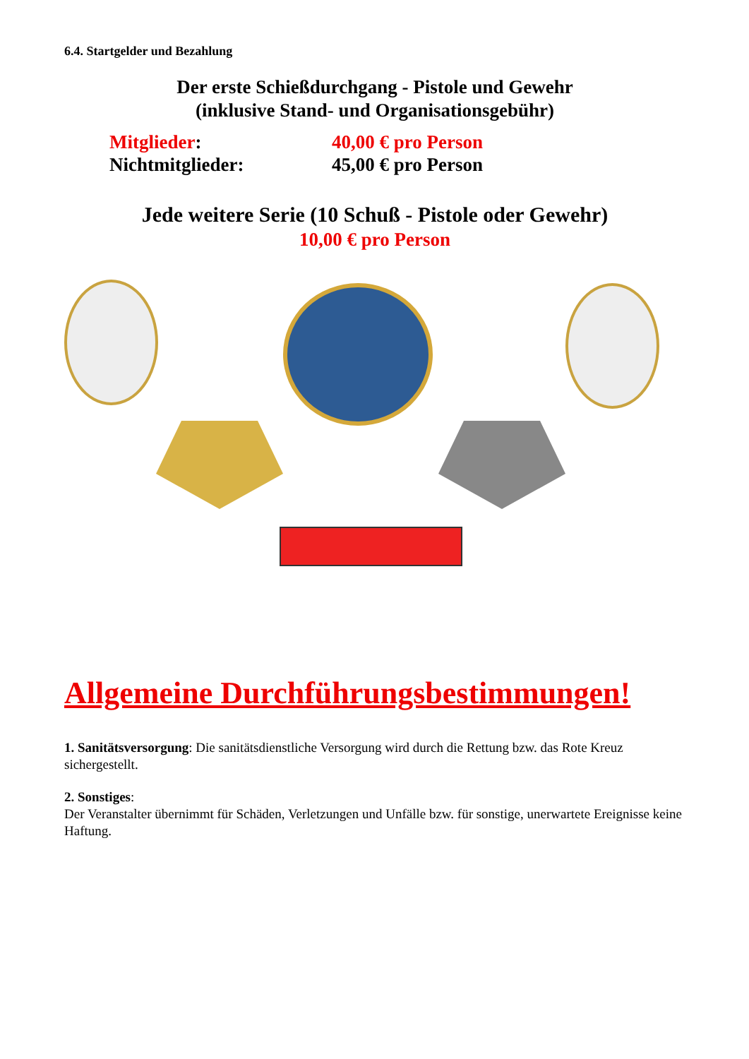6.4. Startgelder und Bezahlung
Der erste Schießdurchgang - Pistole und Gewehr
(inklusive Stand- und Organisationsgebühr)
Mitglieder: 40,00 € pro Person
Nichtmitglieder: 45,00 € pro Person
Jede weitere Serie (10 Schuß - Pistole oder Gewehr)
10,00 € pro Person
Allgemeine Durchführungsbestimmungen!
1. Sanitätsversorgung: Die sanitätsdienstliche Versorgung wird durch die Rettung bzw. das Rote Kreuz sichergestellt.
2. Sonstiges:
Der Veranstalter übernimmt für Schäden, Verletzungen und Unfälle bzw. für sonstige, unerwartete Ereignisse keine Haftung.